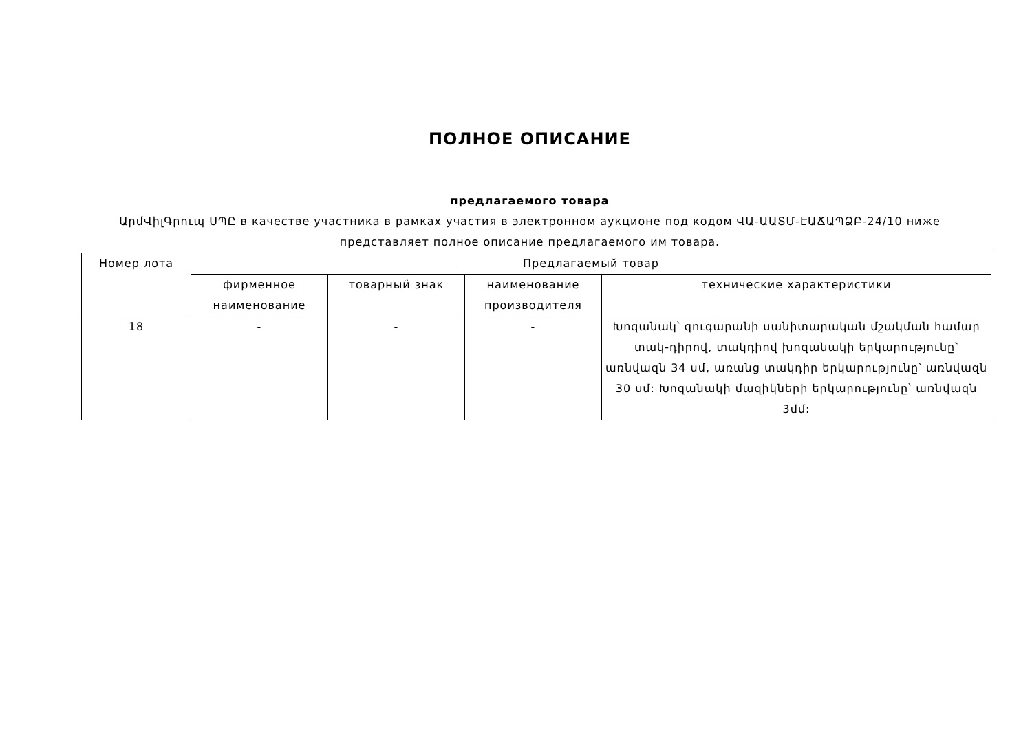ПОЛНОЕ ОПИСАНИЕ
предлагаемого товара
ԱրմՎիլԳրուպ ՍՊԸ в качестве участника в рамках участия в электронном аукционе под кодом ՎԱ-ԱԱՏՄ-ԷԱՃԱՊՁԲ-24/10 ниже представляет полное описание предлагаемого им товара.
| Номер лота | Предлагаемый товар | | | |
| --- | --- | --- | --- | --- |
| | фирменное наименование | товарный знак | наименование производителя | технические характеристики |
| 18 | - | - | - | Խոզանակ՝ զուգարանի սանիտարական մշակման համար տակ-դիրով, տակդիով խոզանակի երկարությունը՝ առնվազն 34 սմ, առանց տակդիր երկարությունը՝ առնվազն 30 սմ: Խոզանակի մազիկների երկարությունը՝ առնվազն 3մմ: |